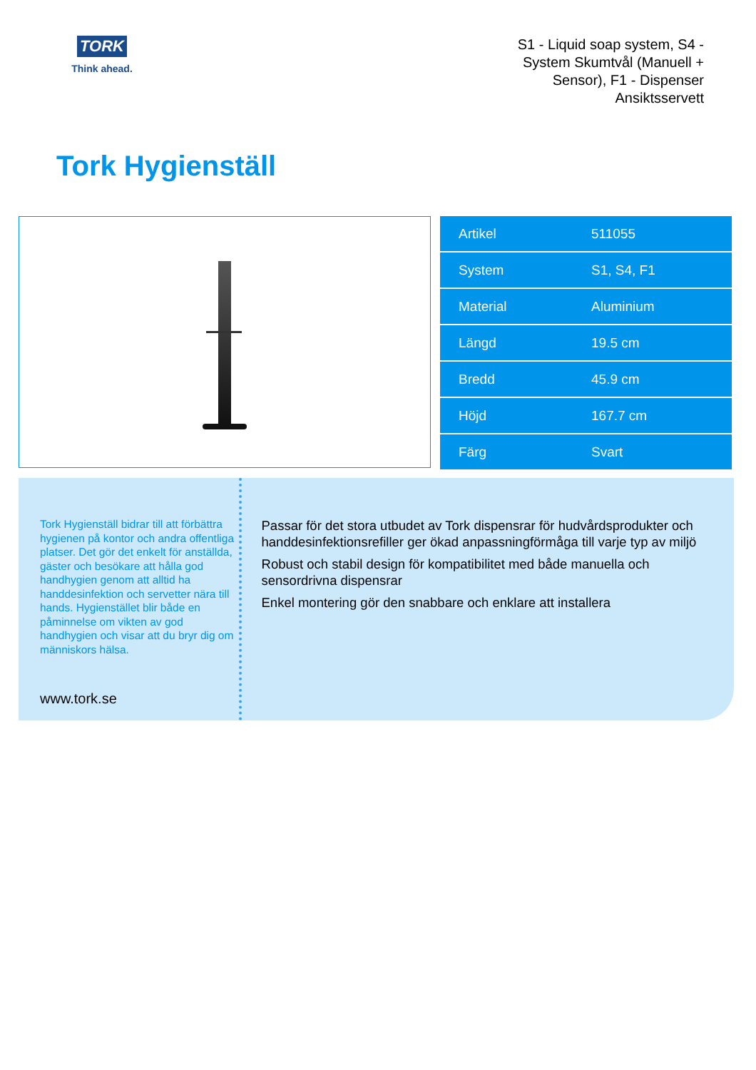TORK
Think ahead.
S1 - Liquid soap system, S4 - System Skumtvål (Manuell + Sensor), F1 - Dispenser Ansiktsservett
Tork Hygienställ
| Artikel | 511055 |
| System | S1, S4, F1 |
| Material | Aluminium |
| Längd | 19.5 cm |
| Bredd | 45.9 cm |
| Höjd | 167.7 cm |
| Färg | Svart |
Tork Hygienställ bidrar till att förbättra hygienen på kontor och andra offentliga platser. Det gör det enkelt för anställda, gäster och besökare att hålla god handhygien genom att alltid ha handdesinfektion och servetter nära till hands. Hygienstället blir både en påminnelse om vikten av god handhygien och visar att du bryr dig om människors hälsa.
www.tork.se
Passar för det stora utbudet av Tork dispensrar för hudvårdsprodukter och handdesinfektionsrefiller ger ökad anpassningförmåga till varje typ av miljö
Robust och stabil design för kompatibilitet med både manuella och sensordrivna dispensrar
Enkel montering gör den snabbare och enklare att installera